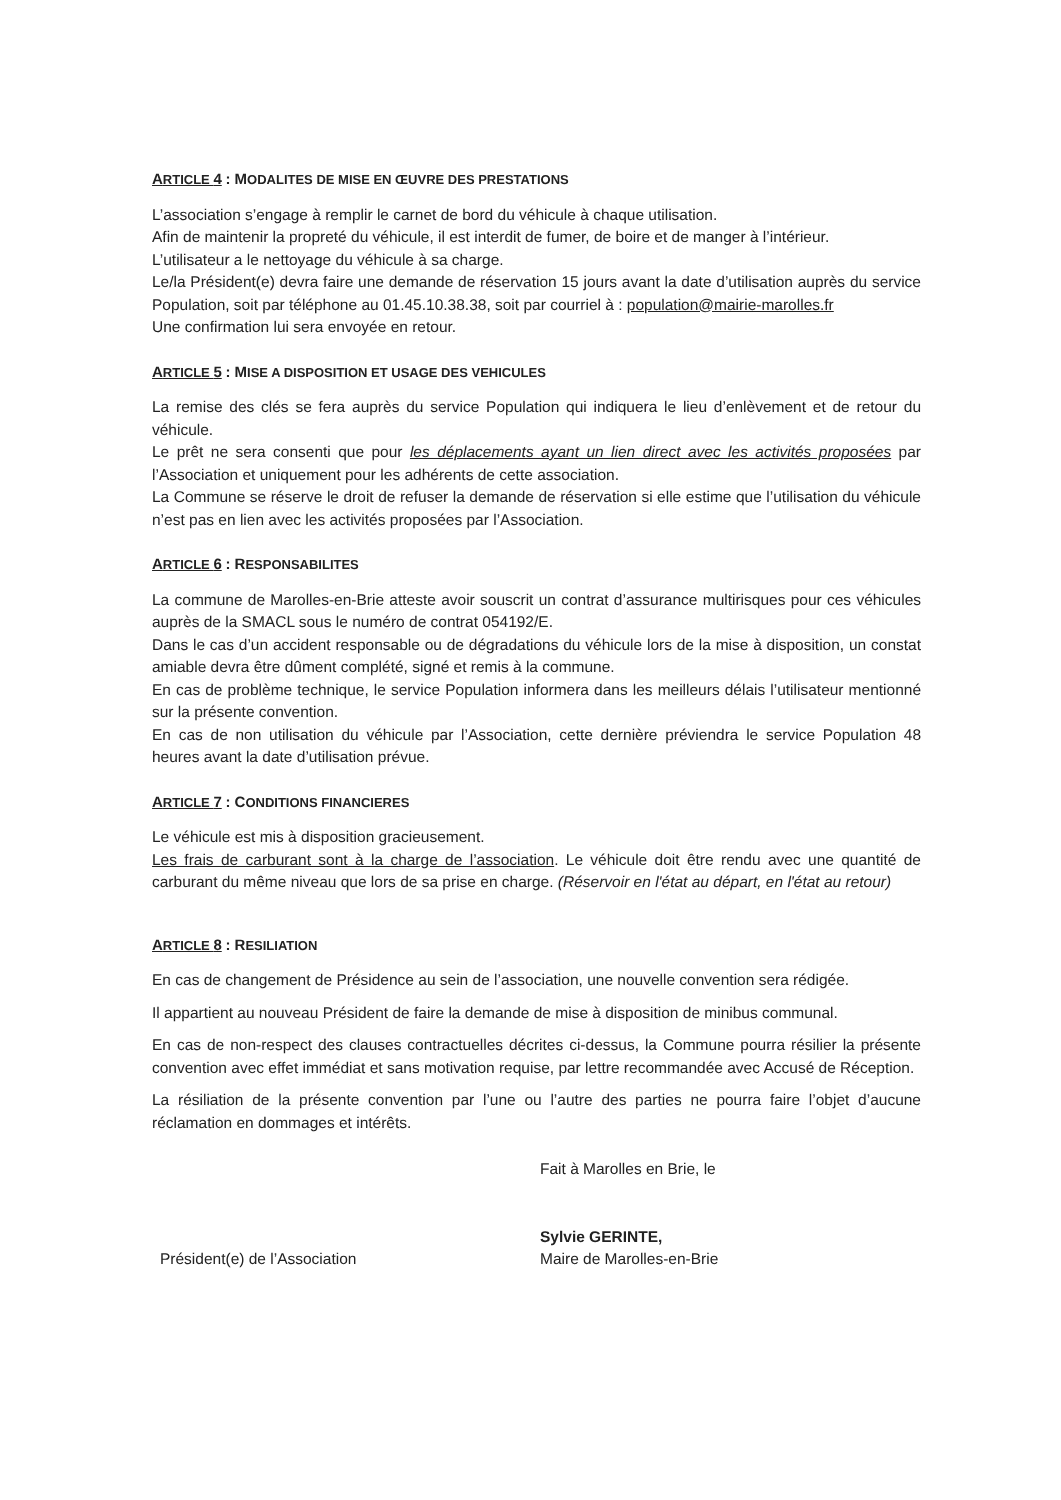ARTICLE 4 : MODALITES DE MISE EN ŒUVRE DES PRESTATIONS
L’association s’engage à remplir le carnet de bord du véhicule à chaque utilisation.
Afin de maintenir la propreté du véhicule, il est interdit de fumer, de boire et de manger à l’intérieur.
L’utilisateur a le nettoyage du véhicule à sa charge.
Le/la Président(e) devra faire une demande de réservation 15 jours avant la date d’utilisation auprès du service Population, soit par téléphone au 01.45.10.38.38, soit par courriel à : population@mairie-marolles.fr
Une confirmation lui sera envoyée en retour.
ARTICLE 5 : MISE A DISPOSITION ET USAGE DES VEHICULES
La remise des clés se fera auprès du service Population qui indiquera le lieu d’enlèvement et de retour du véhicule.
Le prêt ne sera consenti que pour les déplacements ayant un lien direct avec les activités proposées par l’Association et uniquement pour les adhérents de cette association.
La Commune se réserve le droit de refuser la demande de réservation si elle estime que l’utilisation du véhicule n’est pas en lien avec les activités proposées par l’Association.
ARTICLE 6 : RESPONSABILITES
La commune de Marolles-en-Brie atteste avoir souscrit un contrat d’assurance multirisques pour ces véhicules auprès de la SMACL sous le numéro de contrat 054192/E.
Dans le cas d’un accident responsable ou de dégradations du véhicule lors de la mise à disposition, un constat amiable devra être dûment complété, signé et remis à la commune.
En cas de problème technique, le service Population informera dans les meilleurs délais l’utilisateur mentionné sur la présente convention.
En cas de non utilisation du véhicule par l’Association, cette dernière préviendra le service Population 48 heures avant la date d’utilisation prévue.
ARTICLE 7 : CONDITIONS FINANCIERES
Le véhicule est mis à disposition gracieusement.
Les frais de carburant sont à la charge de l’association. Le véhicule doit être rendu avec une quantité de carburant du même niveau que lors de sa prise en charge. (Réservoir en l'état au départ, en l'état au retour)
ARTICLE 8 : RESILIATION
En cas de changement de Présidence au sein de l’association, une nouvelle convention sera rédigée.
Il appartient au nouveau Président de faire la demande de mise à disposition de minibus communal.
En cas de non-respect des clauses contractuelles décrites ci-dessus, la Commune pourra résilier la présente convention avec effet immédiat et sans motivation requise, par lettre recommandée avec Accusé de Réception.
La résiliation de la présente convention par l’une ou l’autre des parties ne pourra faire l’objet d’aucune réclamation en dommages et intérêts.
Président(e) de l’Association
Fait à Marolles en Brie, le
Sylvie GERINTE,
Maire de Marolles-en-Brie